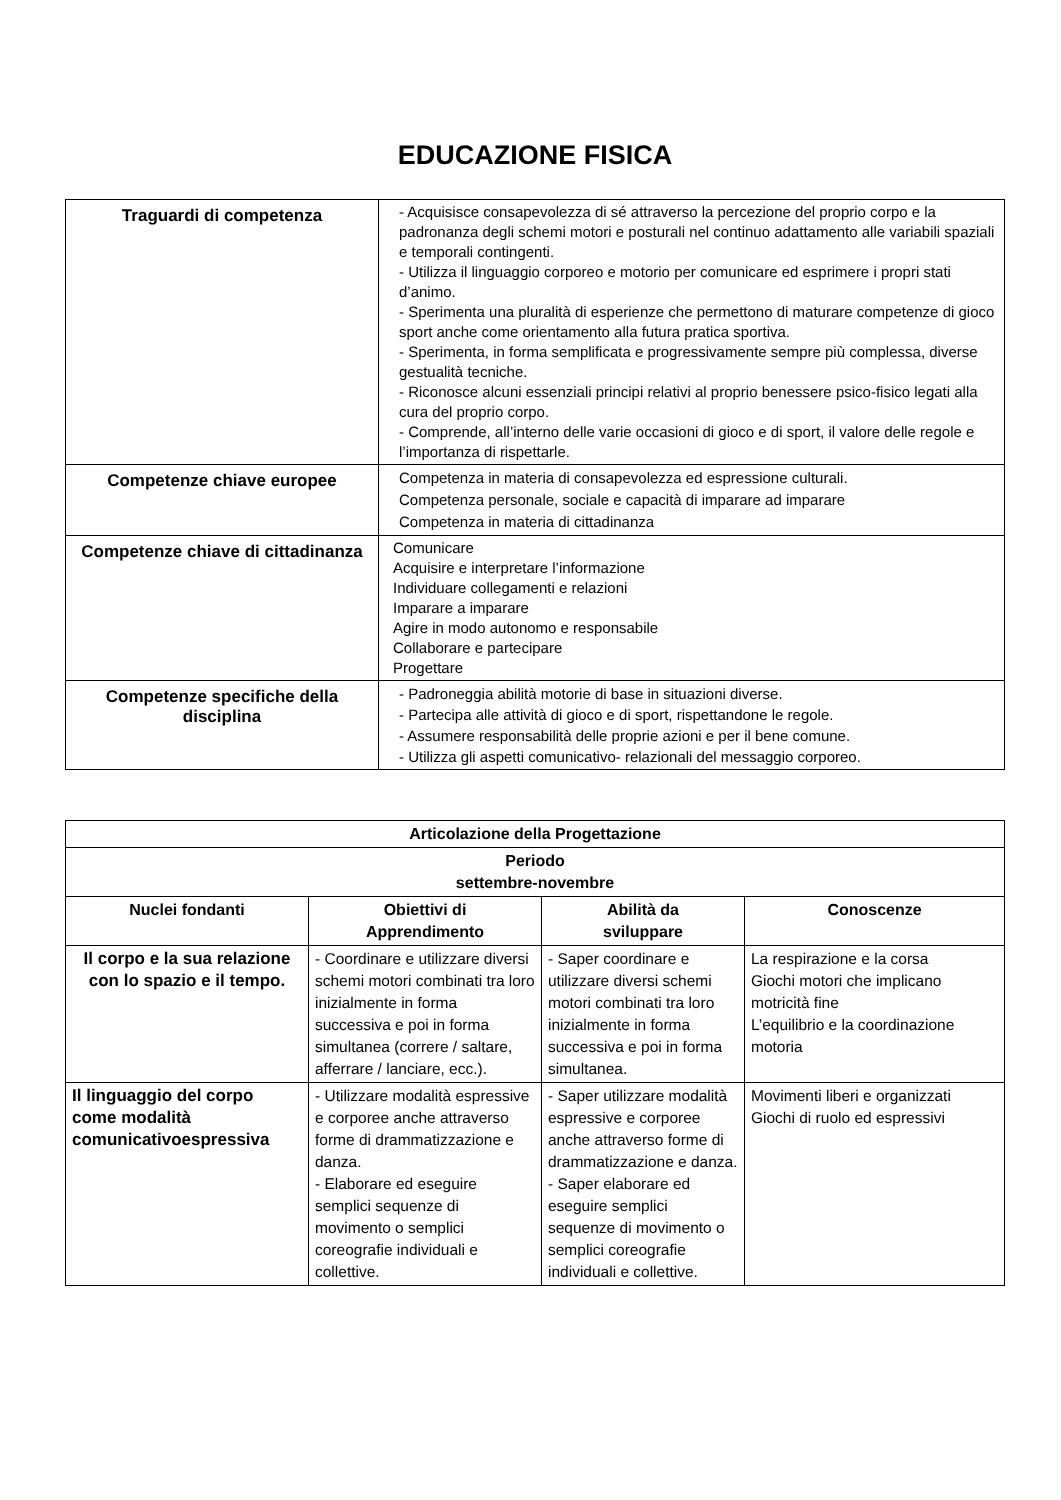EDUCAZIONE FISICA
| Traguardi di competenza | - Acquisisce consapevolezza di sé attraverso la percezione del proprio corpo e la padronanza degli schemi motori e posturali nel continuo adattamento alle variabili spaziali e temporali contingenti. - Utilizza il linguaggio corporeo e motorio per comunicare ed esprimere i propri stati d’animo. - Sperimenta una pluralità di esperienze che permettono di maturare competenze di gioco sport anche come orientamento alla futura pratica sportiva. - Sperimenta, in forma semplificata e progressivamente sempre più complessa, diverse gestualità tecniche. - Riconosce alcuni essenziali principi relativi al proprio benessere psico-fisico legati alla cura del proprio corpo. - Comprende, all’interno delle varie occasioni di gioco e di sport, il valore delle regole e l’importanza di rispettarle. |
| Competenze chiave europee | Competenza in materia di consapevolezza ed espressione culturali. Competenza personale, sociale e capacità di imparare ad imparare Competenza in materia di cittadinanza |
| Competenze chiave di cittadinanza | Comunicare Acquisire e interpretare l’informazione Individuare collegamenti e relazioni Imparare a imparare Agire in modo autonomo e responsabile Collaborare e partecipare Progettare |
| Competenze specifiche della disciplina | - Padroneggia abilità motorie di base in situazioni diverse. - Partecipa alle attività di gioco e di sport, rispettandone le regole. - Assumere responsabilità delle proprie azioni e per il bene comune. - Utilizza gli aspetti comunicativo- relazionali del messaggio corporeo. |
| Articolazione della Progettazione | | | |
| --- | --- | --- | --- |
| Periodo settembre-novembre | | | |
| Nuclei fondanti | Obiettivi di Apprendimento | Abilità da sviluppare | Conoscenze |
| Il corpo e la sua relazione con lo spazio e il tempo. | - Coordinare e utilizzare diversi schemi motori combinati tra loro inizialmente in forma successiva e poi in forma simultanea (correre / saltare, afferrare / lanciare, ecc.). | - Saper coordinare e utilizzare diversi schemi motori combinati tra loro inizialmente in forma successiva e poi in forma simultanea. | La respirazione e la corsa Giochi motori che implicano motricità fine L’equilibrio e la coordinazione motoria |
| Il linguaggio del corpo come modalità comunicativoespressiva | - Utilizzare modalità espressive e corporee anche attraverso forme di drammatizzazione e danza. - Elaborare ed eseguire semplici sequenze di movimento o semplici coreografie individuali e collettive. | - Saper utilizzare modalità espressive e corporee anche attraverso forme di drammatizzazione e danza. - Saper elaborare ed eseguire semplici sequenze di movimento o semplici coreografie individuali e collettive. | Movimenti liberi e organizzati Giochi di ruolo ed espressivi |